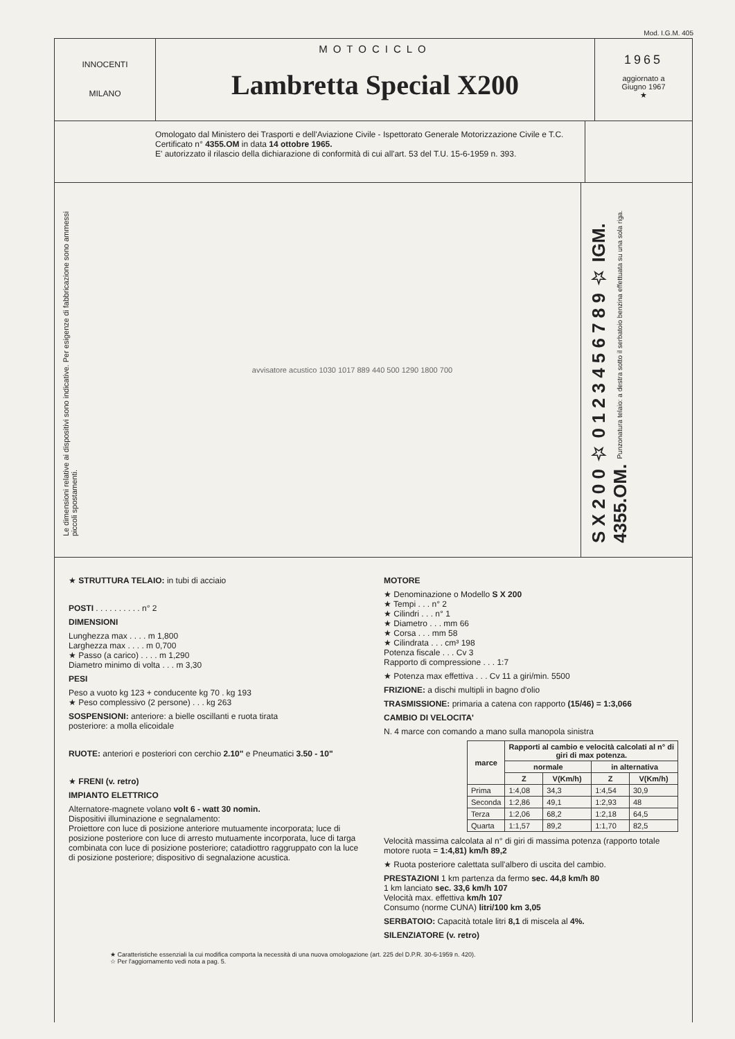Mod. I.G.M. 405
INNOCENTI
MILANO
MOTOCICLO
Lambretta Special X200
1965
aggiornato a
Giugno 1967
★
Omologato dal Ministero dei Trasporti e dell'Aviazione Civile - Ispettorato Generale Motorizzazione Civile e T.C. Certificato n° 4355.OM in data 14 ottobre 1965.
E' autorizzato il rilascio della dichiarazione di conformità di cui all'art. 53 del T.U. 15-6-1959 n. 393.
Le dimensioni relative ai dispositivi sono indicative. Per esigenze di fabbricazione sono ammessi piccoli spostamenti.
avvisatore acustico 1030 1017 889 440 500 1290 1800 700
S X 2 0 0 ☆ 0 1 2 3 4 5 6 7 8 9 ☆ IGM. 4355.OM. Punzonatura telaio: a destra sotto il serbatoio benzina effettuata su una sola riga.
★ STRUTTURA TELAIO: in tubi di acciaio
POSTI . . . . . . . . . . n° 2
DIMENSIONI
Lunghezza max . . . . m 1,800
Larghezza max . . . . m 0,700
★ Passo (a carico) . . . . m 1,290
Diametro minimo di volta . . . m 3,30
PESI
Peso a vuoto kg 123 + conducente kg 70 . kg 193
★ Peso complessivo (2 persone) . . . kg 263
SOSPENSIONI: anteriore: a bielle oscillanti e ruota tirata
posteriore: a molla elicoidale
RUOTE: anteriori e posteriori con cerchio 2.10" e Pneumatici 3.50 - 10"
★ FRENI (v. retro)
IMPIANTO ELETTRICO
Alternatore-magnete volano volt 6 - watt 30 nomin.
Dispositivi illuminazione e segnalamento:
Proiettore con luce di posizione anteriore mutuamente incorporata; luce di posizione posteriore con luce di arresto mutuamente incorporata, luce di targa combinata con luce di posizione posteriore; catadiottro raggruppato con la luce di posizione posteriore; dispositivo di segnalazione acustica.
MOTORE
★ Denominazione o Modello S X 200
★ Tempi . . . n° 2
★ Cilindri . . . n° 1
★ Diametro . . . mm 66
★ Corsa . . . mm 58
★ Cilindrata . . . cm³ 198
Potenza fiscale . . . Cv 3
Rapporto di compressione . . . 1:7
★ Potenza max effettiva . . . Cv 11 a giri/min. 5500
FRIZIONE: a dischi multipli in bagno d'olio
TRASMISSIONE: primaria a catena con rapporto (15/46) = 1:3,066
CAMBIO DI VELOCITA'
N. 4 marce con comando a mano sulla manopola sinistra
| marce | Rapporti al cambio e velocità calcolati al n° di giri di max potenza. | | | |
| --- | --- | --- | --- | --- |
| | normale | | in alternativa | |
| | Z | V(Km/h) | Z | V(Km/h) |
| Prima | 1:4,08 | 34,3 | 1:4,54 | 30,9 |
| Seconda | 1:2,86 | 49,1 | 1:2,93 | 48 |
| Terza | 1:2,06 | 68,2 | 1:2,18 | 64,5 |
| Quarta | 1:1,57 | 89,2 | 1:1,70 | 82,5 |
Velocità massima calcolata al n° di giri di massima potenza (rapporto totale motore ruota = 1:4,81) km/h 89,2
★ Ruota posteriore calettata sull'albero di uscita del cambio.
PRESTAZIONI 1 km partenza da fermo sec. 44,8 km/h 80
1 km lanciato sec. 33,6 km/h 107
Velocità max. effettiva km/h 107
Consumo (norme CUNA) litri/100 km 3,05
SERBATOIO: Capacità totale litri 8,1 di miscela al 4%.
SILENZIATORE (v. retro)
★ Caratteristiche essenziali la cui modifica comporta la necessità di una nuova omologazione (art. 225 del D.P.R. 30-6-1959 n. 420).
☆ Per l'aggiornamento vedi nota a pag. 5.